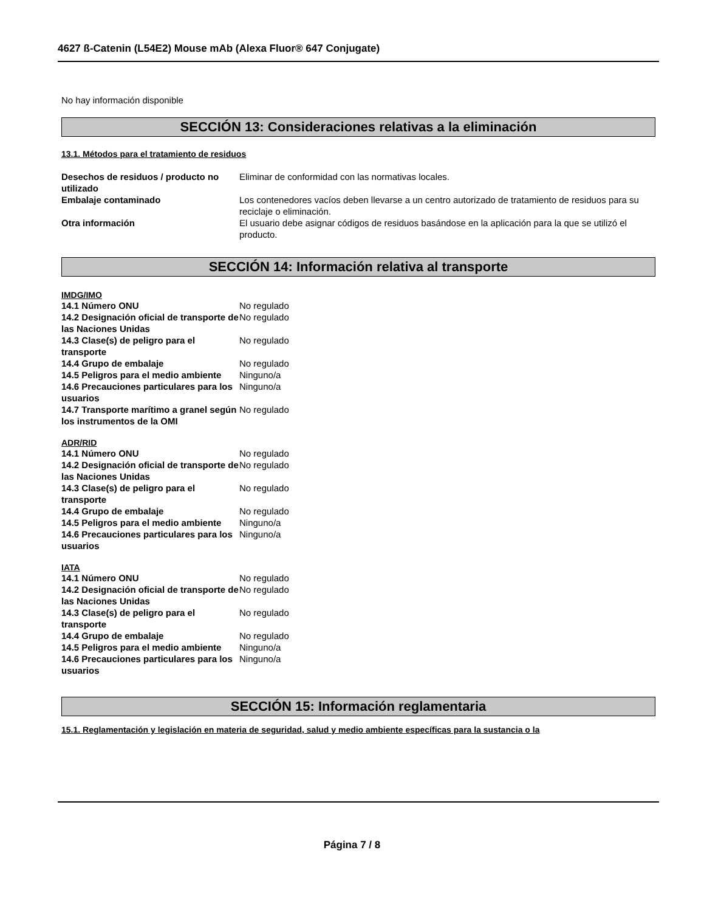4627 ß-Catenin (L54E2) Mouse mAb (Alexa Fluor® 647 Conjugate)
No hay información disponible
SECCIÓN 13: Consideraciones relativas a la eliminación
13.1. Métodos para el tratamiento de residuos
| Desechos de residuos / producto no utilizado | Eliminar de conformidad con las normativas locales. |
| Embalaje contaminado | Los contenedores vacíos deben llevarse a un centro autorizado de tratamiento de residuos para su reciclaje o eliminación. |
| Otra información | El usuario debe asignar códigos de residuos basándose en la aplicación para la que se utilizó el producto. |
SECCIÓN 14: Información relativa al transporte
IMDG/IMO
| 14.1 Número ONU | No regulado |
| 14.2 Designación oficial de transporte de las Naciones Unidas | No regulado |
| 14.3 Clase(s) de peligro para el transporte | No regulado |
| 14.4 Grupo de embalaje | No regulado |
| 14.5 Peligros para el medio ambiente | Ninguno/a |
| 14.6 Precauciones particulares para los usuarios | Ninguno/a |
| 14.7 Transporte marítimo a granel según los instrumentos de la OMI | No regulado |
ADR/RID
| 14.1 Número ONU | No regulado |
| 14.2 Designación oficial de transporte de las Naciones Unidas | No regulado |
| 14.3 Clase(s) de peligro para el transporte | No regulado |
| 14.4 Grupo de embalaje | No regulado |
| 14.5 Peligros para el medio ambiente | Ninguno/a |
| 14.6 Precauciones particulares para los usuarios | Ninguno/a |
IATA
| 14.1 Número ONU | No regulado |
| 14.2 Designación oficial de transporte de las Naciones Unidas | No regulado |
| 14.3 Clase(s) de peligro para el transporte | No regulado |
| 14.4 Grupo de embalaje | No regulado |
| 14.5 Peligros para el medio ambiente | Ninguno/a |
| 14.6 Precauciones particulares para los usuarios | Ninguno/a |
SECCIÓN 15: Información reglamentaria
15.1. Reglamentación y legislación en materia de seguridad, salud y medio ambiente específicas para la sustancia o la
Página 7 / 8